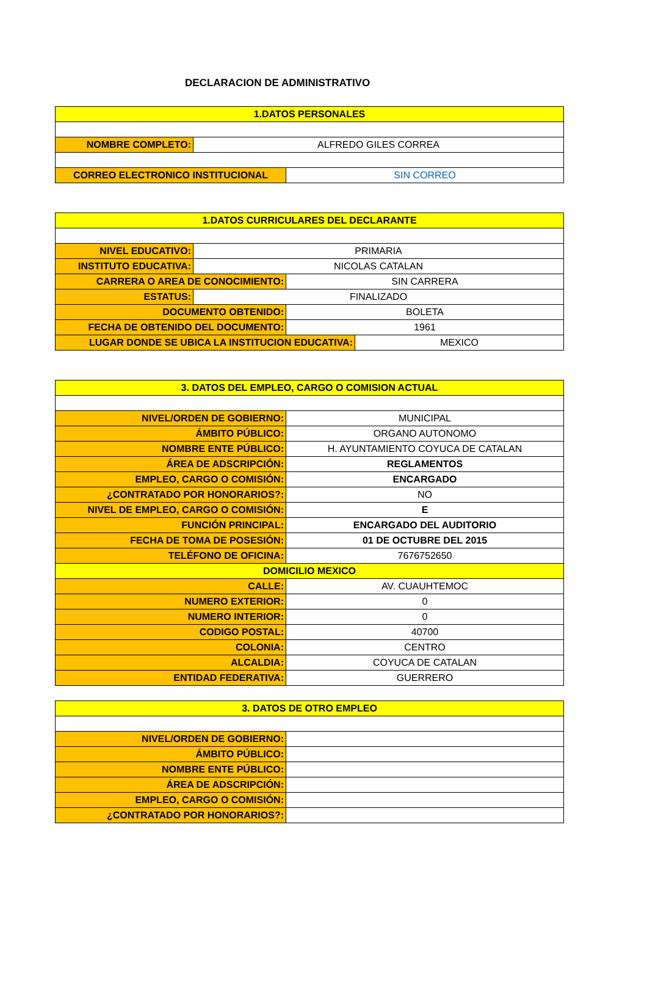DECLARACION DE ADMINISTRATIVO
| 1.DATOS PERSONALES | | |
| --- | --- | --- |
| NOMBRE COMPLETO: | ALFREDO GILES CORREA | |
| CORREO ELECTRONICO INSTITUCIONAL | | SIN CORREO |
| 1.DATOS CURRICULARES DEL DECLARANTE | | | |
| --- | --- | --- | --- |
| NIVEL EDUCATIVO: | PRIMARIA | | |
| INSTITUTO EDUCATIVA: | NICOLAS CATALAN | | |
| CARRERA O AREA DE CONOCIMIENTO: | | SIN CARRERA | |
| ESTATUS: | FINALIZADO | | |
| DOCUMENTO OBTENIDO: | | BOLETA | |
| FECHA DE OBTENIDO DEL DOCUMENTO: | | 1961 | |
| LUGAR DONDE SE UBICA LA INSTITUCION EDUCATIVA: | | | MEXICO |
| 3. DATOS DEL EMPLEO, CARGO O COMISION ACTUAL | |
| --- | --- |
| NIVEL/ORDEN DE GOBIERNO: | MUNICIPAL |
| ÁMBITO PÚBLICO: | ORGANO AUTONOMO |
| NOMBRE ENTE PÚBLICO: | H. AYUNTAMIENTO COYUCA DE CATALAN |
| ÁREA DE ADSCRIPCIÓN: | REGLAMENTOS |
| EMPLEO, CARGO O COMISIÓN: | ENCARGADO |
| ¿CONTRATADO POR HONORARIOS?: | NO |
| NIVEL DE EMPLEO, CARGO O COMISIÓN: | E |
| FUNCIÓN PRINCIPAL: | ENCARGADO DEL AUDITORIO |
| FECHA DE TOMA DE POSESIÓN: | 01 DE OCTUBRE DEL 2015 |
| TELÉFONO DE OFICINA: | 7676752650 |
| DOMICILIO MEXICO | |
| CALLE: | AV. CUAUHTEMOC |
| NUMERO EXTERIOR: | 0 |
| NUMERO INTERIOR: | 0 |
| CODIGO POSTAL: | 40700 |
| COLONIA: | CENTRO |
| ALCALDIA: | COYUCA DE CATALAN |
| ENTIDAD FEDERATIVA: | GUERRERO |
| 3. DATOS DE OTRO EMPLEO | |
| --- | --- |
| NIVEL/ORDEN DE GOBIERNO: | |
| ÁMBITO PÚBLICO: | |
| NOMBRE ENTE PÚBLICO: | |
| ÁREA DE ADSCRIPCIÓN: | |
| EMPLEO, CARGO O COMISIÓN: | |
| ¿CONTRATADO POR HONORARIOS?: | |